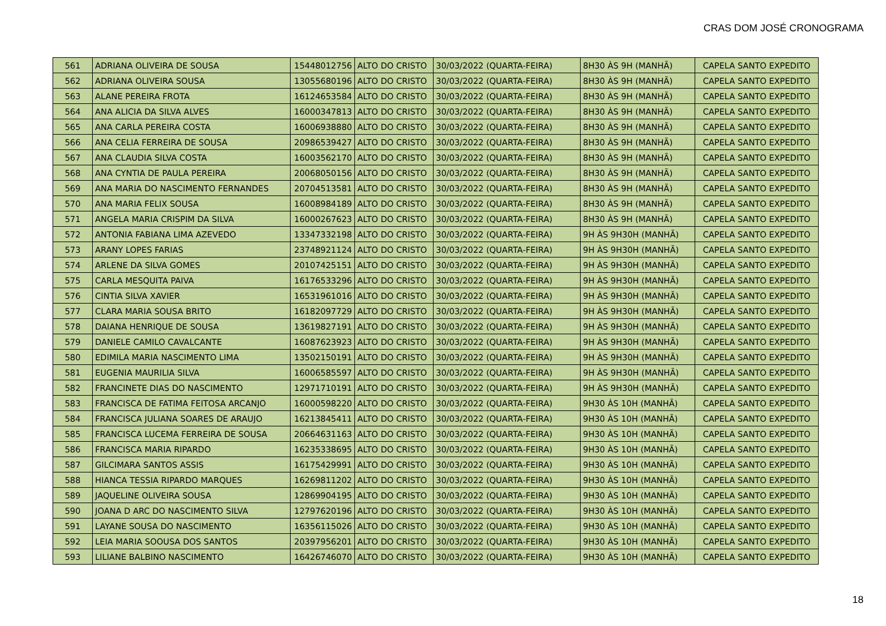CRAS DOM JOSÉ CRONOGRAMA
| 561 | ADRIANA OLIVEIRA DE SOUSA | 15448012756 | ALTO DO CRISTO | 30/03/2022 (QUARTA-FEIRA) | 8H30 ÀS 9H (MANHÃ) | CAPELA SANTO EXPEDITO |
| 562 | ADRIANA OLIVEIRA SOUSA | 13055680196 | ALTO DO CRISTO | 30/03/2022 (QUARTA-FEIRA) | 8H30 ÀS 9H (MANHÃ) | CAPELA SANTO EXPEDITO |
| 563 | ALANE PEREIRA FROTA | 16124653584 | ALTO DO CRISTO | 30/03/2022 (QUARTA-FEIRA) | 8H30 ÀS 9H (MANHÃ) | CAPELA SANTO EXPEDITO |
| 564 | ANA ALICIA DA SILVA ALVES | 16000347813 | ALTO DO CRISTO | 30/03/2022 (QUARTA-FEIRA) | 8H30 ÀS 9H (MANHÃ) | CAPELA SANTO EXPEDITO |
| 565 | ANA CARLA PEREIRA COSTA | 16006938880 | ALTO DO CRISTO | 30/03/2022 (QUARTA-FEIRA) | 8H30 ÀS 9H (MANHÃ) | CAPELA SANTO EXPEDITO |
| 566 | ANA CELIA FERREIRA DE SOUSA | 20986539427 | ALTO DO CRISTO | 30/03/2022 (QUARTA-FEIRA) | 8H30 ÀS 9H (MANHÃ) | CAPELA SANTO EXPEDITO |
| 567 | ANA CLAUDIA SILVA COSTA | 16003562170 | ALTO DO CRISTO | 30/03/2022 (QUARTA-FEIRA) | 8H30 ÀS 9H (MANHÃ) | CAPELA SANTO EXPEDITO |
| 568 | ANA CYNTIA DE PAULA PEREIRA | 20068050156 | ALTO DO CRISTO | 30/03/2022 (QUARTA-FEIRA) | 8H30 ÀS 9H (MANHÃ) | CAPELA SANTO EXPEDITO |
| 569 | ANA MARIA DO NASCIMENTO FERNANDES | 20704513581 | ALTO DO CRISTO | 30/03/2022 (QUARTA-FEIRA) | 8H30 ÀS 9H (MANHÃ) | CAPELA SANTO EXPEDITO |
| 570 | ANA MARIA FELIX SOUSA | 16008984189 | ALTO DO CRISTO | 30/03/2022 (QUARTA-FEIRA) | 8H30 ÀS 9H (MANHÃ) | CAPELA SANTO EXPEDITO |
| 571 | ANGELA MARIA CRISPIM DA SILVA | 16000267623 | ALTO DO CRISTO | 30/03/2022 (QUARTA-FEIRA) | 8H30 ÀS 9H (MANHÃ) | CAPELA SANTO EXPEDITO |
| 572 | ANTONIA FABIANA LIMA AZEVEDO | 13347332198 | ALTO DO CRISTO | 30/03/2022 (QUARTA-FEIRA) | 9H ÀS 9H30H (MANHÃ) | CAPELA SANTO EXPEDITO |
| 573 | ARANY LOPES FARIAS | 23748921124 | ALTO DO CRISTO | 30/03/2022 (QUARTA-FEIRA) | 9H ÀS 9H30H (MANHÃ) | CAPELA SANTO EXPEDITO |
| 574 | ARLENE DA SILVA GOMES | 20107425151 | ALTO DO CRISTO | 30/03/2022 (QUARTA-FEIRA) | 9H ÀS 9H30H (MANHÃ) | CAPELA SANTO EXPEDITO |
| 575 | CARLA MESQUITA PAIVA | 16176533296 | ALTO DO CRISTO | 30/03/2022 (QUARTA-FEIRA) | 9H ÀS 9H30H (MANHÃ) | CAPELA SANTO EXPEDITO |
| 576 | CINTIA SILVA XAVIER | 16531961016 | ALTO DO CRISTO | 30/03/2022 (QUARTA-FEIRA) | 9H ÀS 9H30H (MANHÃ) | CAPELA SANTO EXPEDITO |
| 577 | CLARA MARIA SOUSA BRITO | 16182097729 | ALTO DO CRISTO | 30/03/2022 (QUARTA-FEIRA) | 9H ÀS 9H30H (MANHÃ) | CAPELA SANTO EXPEDITO |
| 578 | DAIANA HENRIQUE DE SOUSA | 13619827191 | ALTO DO CRISTO | 30/03/2022 (QUARTA-FEIRA) | 9H ÀS 9H30H (MANHÃ) | CAPELA SANTO EXPEDITO |
| 579 | DANIELE CAMILO CAVALCANTE | 16087623923 | ALTO DO CRISTO | 30/03/2022 (QUARTA-FEIRA) | 9H ÀS 9H30H (MANHÃ) | CAPELA SANTO EXPEDITO |
| 580 | EDIMILA MARIA NASCIMENTO LIMA | 13502150191 | ALTO DO CRISTO | 30/03/2022 (QUARTA-FEIRA) | 9H ÀS 9H30H (MANHÃ) | CAPELA SANTO EXPEDITO |
| 581 | EUGENIA MAURILIA SILVA | 16006585597 | ALTO DO CRISTO | 30/03/2022 (QUARTA-FEIRA) | 9H ÀS 9H30H (MANHÃ) | CAPELA SANTO EXPEDITO |
| 582 | FRANCINETE DIAS DO NASCIMENTO | 12971710191 | ALTO DO CRISTO | 30/03/2022 (QUARTA-FEIRA) | 9H ÀS 9H30H (MANHÃ) | CAPELA SANTO EXPEDITO |
| 583 | FRANCISCA DE FATIMA FEITOSA ARCANJO | 16000598220 | ALTO DO CRISTO | 30/03/2022 (QUARTA-FEIRA) | 9H30 ÀS 10H (MANHÃ) | CAPELA SANTO EXPEDITO |
| 584 | FRANCISCA JULIANA SOARES DE ARAUJO | 16213845411 | ALTO DO CRISTO | 30/03/2022 (QUARTA-FEIRA) | 9H30 ÀS 10H (MANHÃ) | CAPELA SANTO EXPEDITO |
| 585 | FRANCISCA LUCEMA FERREIRA DE SOUSA | 20664631163 | ALTO DO CRISTO | 30/03/2022 (QUARTA-FEIRA) | 9H30 ÀS 10H (MANHÃ) | CAPELA SANTO EXPEDITO |
| 586 | FRANCISCA MARIA RIPARDO | 16235338695 | ALTO DO CRISTO | 30/03/2022 (QUARTA-FEIRA) | 9H30 ÀS 10H (MANHÃ) | CAPELA SANTO EXPEDITO |
| 587 | GILCIMARA SANTOS ASSIS | 16175429991 | ALTO DO CRISTO | 30/03/2022 (QUARTA-FEIRA) | 9H30 ÀS 10H (MANHÃ) | CAPELA SANTO EXPEDITO |
| 588 | HIANCA TESSIA RIPARDO MARQUES | 16269811202 | ALTO DO CRISTO | 30/03/2022 (QUARTA-FEIRA) | 9H30 ÀS 10H (MANHÃ) | CAPELA SANTO EXPEDITO |
| 589 | JAQUELINE OLIVEIRA SOUSA | 12869904195 | ALTO DO CRISTO | 30/03/2022 (QUARTA-FEIRA) | 9H30 ÀS 10H (MANHÃ) | CAPELA SANTO EXPEDITO |
| 590 | JOANA D ARC DO NASCIMENTO SILVA | 12797620196 | ALTO DO CRISTO | 30/03/2022 (QUARTA-FEIRA) | 9H30 ÀS 10H (MANHÃ) | CAPELA SANTO EXPEDITO |
| 591 | LAYANE SOUSA DO NASCIMENTO | 16356115026 | ALTO DO CRISTO | 30/03/2022 (QUARTA-FEIRA) | 9H30 ÀS 10H (MANHÃ) | CAPELA SANTO EXPEDITO |
| 592 | LEIA MARIA SOOUSA DOS SANTOS | 20397956201 | ALTO DO CRISTO | 30/03/2022 (QUARTA-FEIRA) | 9H30 ÀS 10H (MANHÃ) | CAPELA SANTO EXPEDITO |
| 593 | LILIANE BALBINO NASCIMENTO | 16426746070 | ALTO DO CRISTO | 30/03/2022 (QUARTA-FEIRA) | 9H30 ÀS 10H (MANHÃ) | CAPELA SANTO EXPEDITO |
18